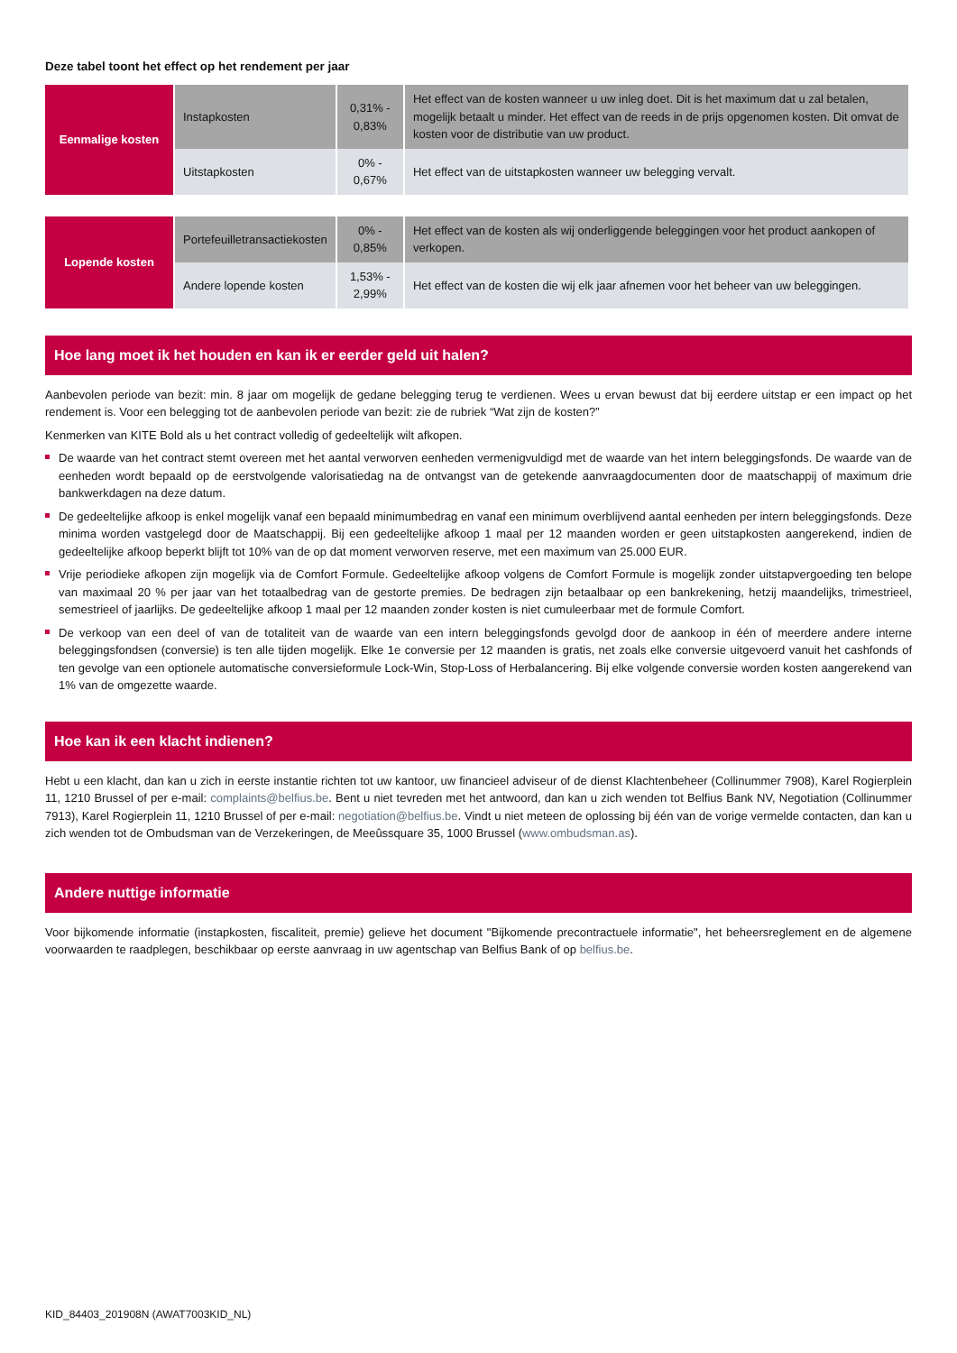Deze tabel toont het effect op het rendement per jaar
| Eenmalige kosten | Instapkosten | 0,31% - 0,83% | Het effect van de kosten wanneer u uw inleg doet. Dit is het maximum dat u zal betalen, mogelijk betaalt u minder. Het effect van de reeds in de prijs opgenomen kosten. Dit omvat de kosten voor de distributie van uw product. |
| | Uitstapkosten | 0% - 0,67% | Het effect van de uitstapkosten wanneer uw belegging vervalt. |
| Lopende kosten | Portefeuilletransactiekosten | 0% - 0,85% | Het effect van de kosten als wij onderliggende beleggingen voor het product aankopen of verkopen. |
| | Andere lopende kosten | 1,53% - 2,99% | Het effect van de kosten die wij elk jaar afnemen voor het beheer van uw beleggingen. |
Hoe lang moet ik het houden en kan ik er eerder geld uit halen?
Aanbevolen periode van bezit: min. 8 jaar om mogelijk de gedane belegging terug te verdienen. Wees u ervan bewust dat bij eerdere uitstap er een impact op het rendement is. Voor een belegging tot de aanbevolen periode van bezit: zie de rubriek “Wat zijn de kosten?”
Kenmerken van KITE Bold als u het contract volledig of gedeeltelijk wilt afkopen.
De waarde van het contract stemt overeen met het aantal verworven eenheden vermenigvuldigd met de waarde van het intern beleggingsfonds. De waarde van de eenheden wordt bepaald op de eerstvolgende valorisatiedag na de ontvangst van de getekende aanvraagdocumenten door de maatschappij of maximum drie bankwerkdagen na deze datum.
De gedeeltelijke afkoop is enkel mogelijk vanaf een bepaald minimumbedrag en vanaf een minimum overblijvend aantal eenheden per intern beleggingsfonds. Deze minima worden vastgelegd door de Maatschappij. Bij een gedeeltelijke afkoop 1 maal per 12 maanden worden er geen uitstapkosten aangerekend, indien de gedeeltelijke afkoop beperkt blijft tot 10% van de op dat moment verworven reserve, met een maximum van 25.000 EUR.
Vrije periodieke afkopen zijn mogelijk via de Comfort Formule. Gedeeltelijke afkoop volgens de Comfort Formule is mogelijk zonder uitstapvergoeding ten belope van maximaal 20 % per jaar van het totaalbedrag van de gestorte premies. De bedragen zijn betaalbaar op een bankrekening, hetzij maandelijks, trimestrieel, semestrieel of jaarlijks. De gedeeltelijke afkoop 1 maal per 12 maanden zonder kosten is niet cumuleerbaar met de formule Comfort.
De verkoop van een deel of van de totaliteit van de waarde van een intern beleggingsfonds gevolgd door de aankoop in één of meerdere andere interne beleggingsfondsen (conversie) is ten alle tijden mogelijk. Elke 1e conversie per 12 maanden is gratis, net zoals elke conversie uitgevoerd vanuit het cashfonds of ten gevolge van een optionele automatische conversieformule Lock-Win, Stop-Loss of Herbalancering. Bij elke volgende conversie worden kosten aangerekend van 1% van de omgezette waarde.
Hoe kan ik een klacht indienen?
Hebt u een klacht, dan kan u zich in eerste instantie richten tot uw kantoor, uw financieel adviseur of de dienst Klachtenbeheer (Collinummer 7908), Karel Rogierplein 11, 1210 Brussel of per e-mail: complaints@belfius.be. Bent u niet tevreden met het antwoord, dan kan u zich wenden tot Belfius Bank NV, Negotiation (Collinummer 7913), Karel Rogierplein 11, 1210 Brussel of per e-mail: negotiation@belfius.be. Vindt u niet meteen de oplossing bij één van de vorige vermelde contacten, dan kan u zich wenden tot de Ombudsman van de Verzekeringen, de Meeûssquare 35, 1000 Brussel (www.ombudsman.as).
Andere nuttige informatie
Voor bijkomende informatie (instapkosten, fiscaliteit, premie) gelieve het document "Bijkomende precontractuele informatie", het beheersreglement en de algemene voorwaarden te raadplegen, beschikbaar op eerste aanvraag in uw agentschap van Belfius Bank of op belfius.be.
KID_84403_201908N (AWAT7003KID_NL)